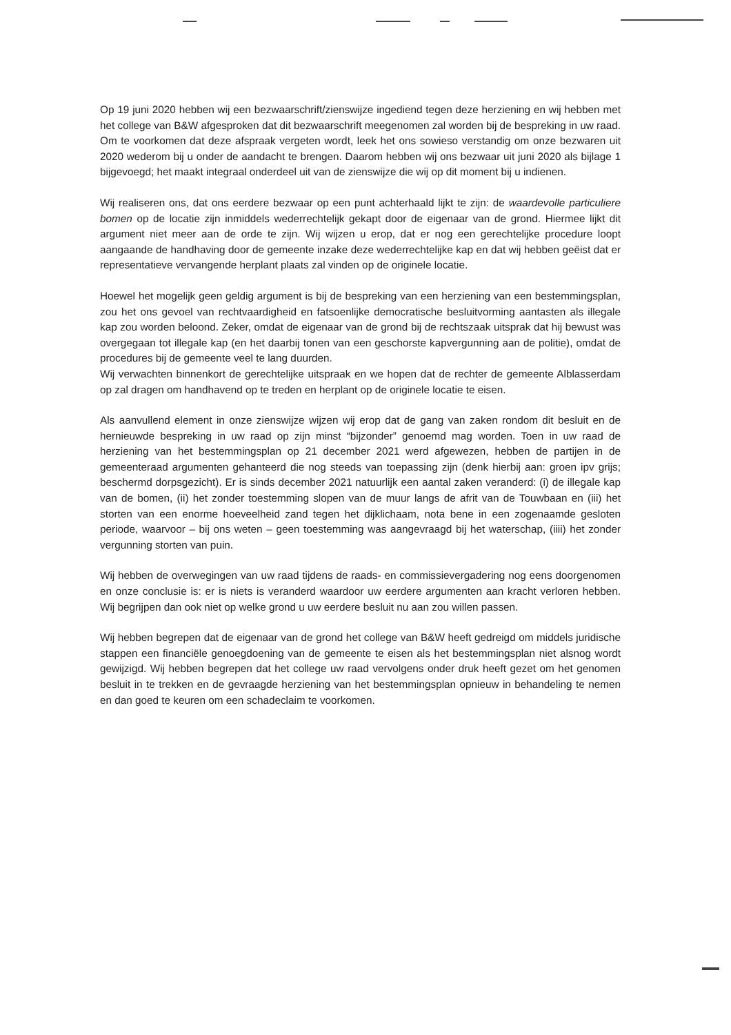Op 19 juni 2020 hebben wij een bezwaarschrift/zienswijze ingediend tegen deze herziening en wij hebben met het college van B&W afgesproken dat dit bezwaarschrift meegenomen zal worden bij de bespreking in uw raad. Om te voorkomen dat deze afspraak vergeten wordt, leek het ons sowieso verstandig om onze bezwaren uit 2020 wederom bij u onder de aandacht te brengen. Daarom hebben wij ons bezwaar uit juni 2020 als bijlage 1 bijgevoegd; het maakt integraal onderdeel uit van de zienswijze die wij op dit moment bij u indienen.
Wij realiseren ons, dat ons eerdere bezwaar op een punt achterhaald lijkt te zijn: de waardevolle particuliere bomen op de locatie zijn inmiddels wederrechtelijk gekapt door de eigenaar van de grond. Hiermee lijkt dit argument niet meer aan de orde te zijn. Wij wijzen u erop, dat er nog een gerechtelijke procedure loopt aangaande de handhaving door de gemeente inzake deze wederrechtelijke kap en dat wij hebben geëist dat er representatieve vervangende herplant plaats zal vinden op de originele locatie.
Hoewel het mogelijk geen geldig argument is bij de bespreking van een herziening van een bestemmingsplan, zou het ons gevoel van rechtvaardigheid en fatsoenlijke democratische besluitvorming aantasten als illegale kap zou worden beloond. Zeker, omdat de eigenaar van de grond bij de rechtszaak uitsprak dat hij bewust was overgegaan tot illegale kap (en het daarbij tonen van een geschorste kapvergunning aan de politie), omdat de procedures bij de gemeente veel te lang duurden.
Wij verwachten binnenkort de gerechtelijke uitspraak en we hopen dat de rechter de gemeente Alblasserdam op zal dragen om handhavend op te treden en herplant op de originele locatie te eisen.
Als aanvullend element in onze zienswijze wijzen wij erop dat de gang van zaken rondom dit besluit en de hernieuwde bespreking in uw raad op zijn minst “bijzonder” genoemd mag worden. Toen in uw raad de herziening van het bestemmingsplan op 21 december 2021 werd afgewezen, hebben de partijen in de gemeenteraad argumenten gehanteerd die nog steeds van toepassing zijn (denk hierbij aan: groen ipv grijs; beschermd dorpsgezicht). Er is sinds december 2021 natuurlijk een aantal zaken veranderd: (i) de illegale kap van de bomen, (ii) het zonder toestemming slopen van de muur langs de afrit van de Touwbaan en (iii) het storten van een enorme hoeveelheid zand tegen het dijklichaam, nota bene in een zogenaamde gesloten periode, waarvoor – bij ons weten – geen toestemming was aangevraagd bij het waterschap, (iiii) het zonder vergunning storten van puin.
Wij hebben de overwegingen van uw raad tijdens de raads- en commissievergadering nog eens doorgenomen en onze conclusie is: er is niets is veranderd waardoor uw eerdere argumenten aan kracht verloren hebben. Wij begrijpen dan ook niet op welke grond u uw eerdere besluit nu aan zou willen passen.
Wij hebben begrepen dat de eigenaar van de grond het college van B&W heeft gedreigd om middels juridische stappen een financiële genoegdoening van de gemeente te eisen als het bestemmingsplan niet alsnog wordt gewijzigd. Wij hebben begrepen dat het college uw raad vervolgens onder druk heeft gezet om het genomen besluit in te trekken en de gevraagde herziening van het bestemmingsplan opnieuw in behandeling te nemen en dan goed te keuren om een schadeclaim te voorkomen.